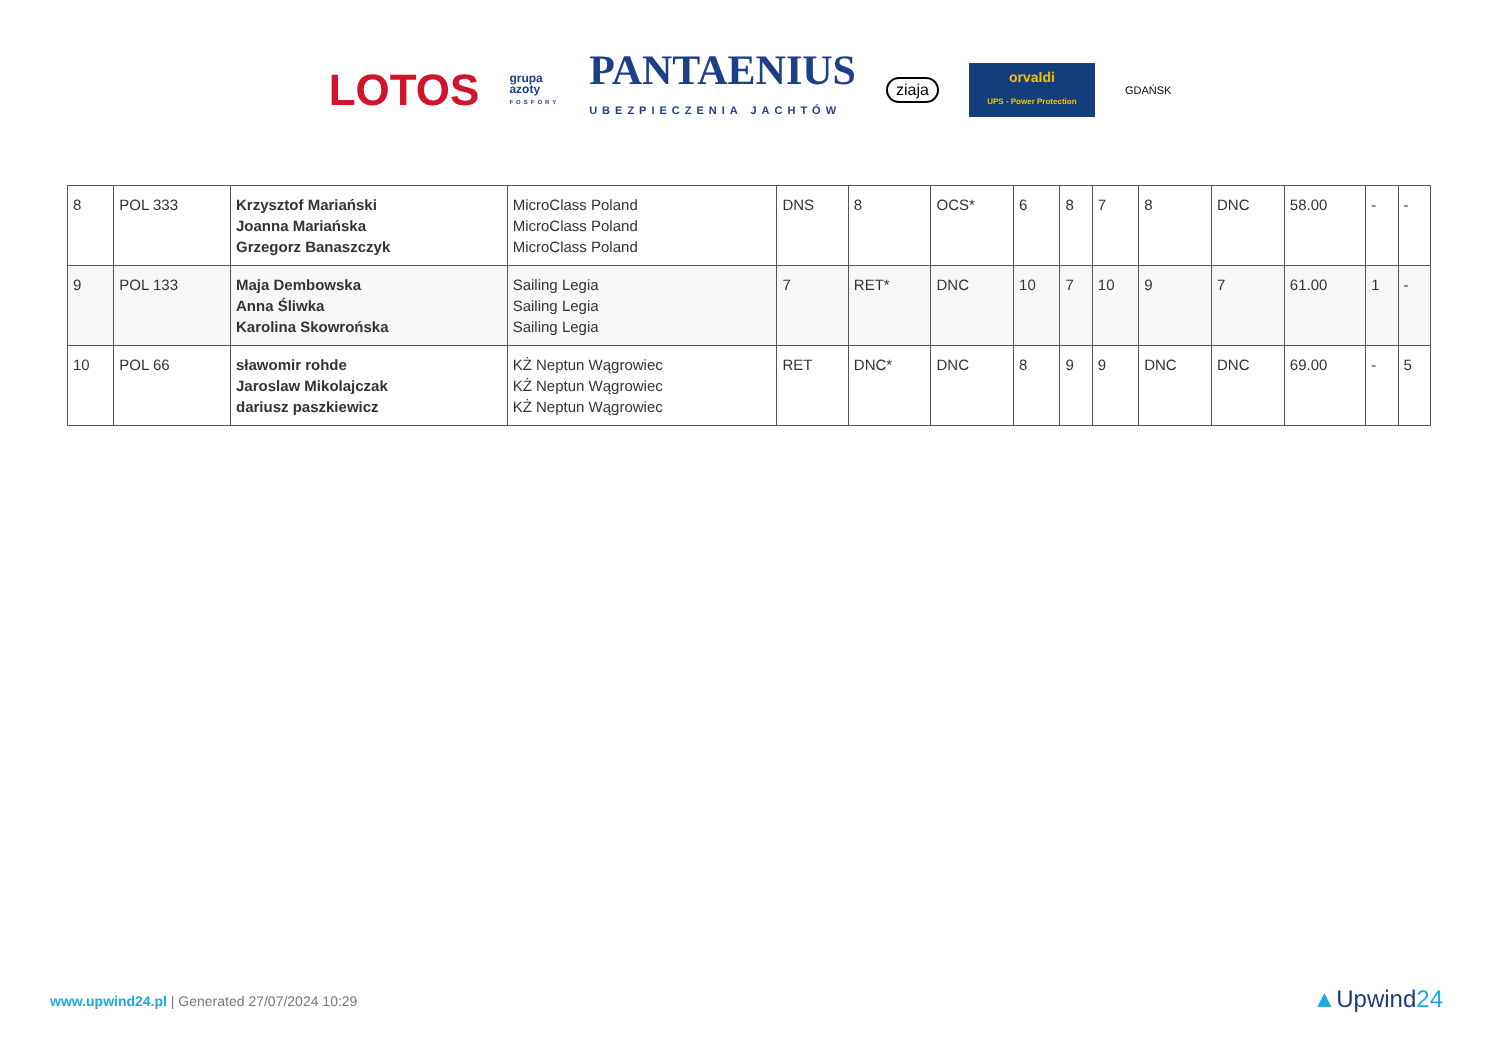LOTOS
grupa
azoty
FOSFORY
PANTAENIUS
UBEZPIECZENIA JACHTÓW
ziaja
orvaldi
UPS - Power Protection
GDAŃSK
| 8 | POL 333 | Krzysztof Mariański Joanna Mariańska Grzegorz Banaszczyk | MicroClass Poland MicroClass Poland MicroClass Poland | DNS | 8 | OCS* | 6 | 8 | 7 | 8 | DNC | 58.00 | - | - |
| 9 | POL 133 | Maja Dembowska Anna Śliwka Karolina Skowrońska | Sailing Legia Sailing Legia Sailing Legia | 7 | RET* | DNC | 10 | 7 | 10 | 9 | 7 | 61.00 | 1 | - |
| 10 | POL 66 | sławomir rohde Jaroslaw Mikolajczak dariusz paszkiewicz | KŻ Neptun Wągrowiec KŻ Neptun Wągrowiec KŻ Neptun Wągrowiec | RET | DNC* | DNC | 8 | 9 | 9 | DNC | DNC | 69.00 | - | 5 |
www.upwind24.pl | Generated 27/07/2024 10:29
▲Upwind24